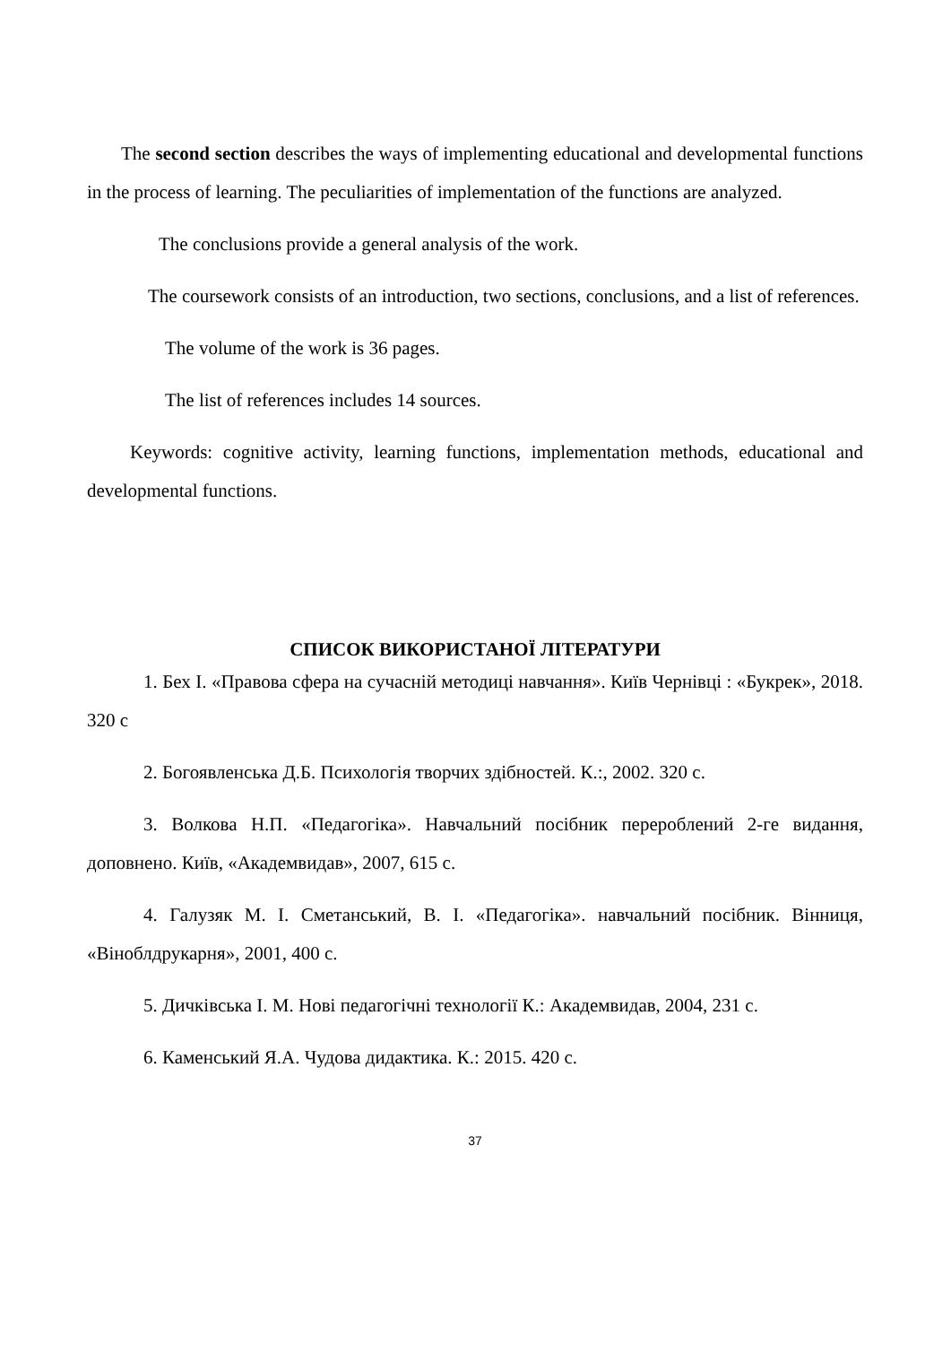The second section describes the ways of implementing educational and developmental functions in the process of learning. The peculiarities of implementation of the functions are analyzed.
The conclusions provide a general analysis of the work.
The coursework consists of an introduction, two sections, conclusions, and a list of references.
The volume of the work is 36 pages.
The list of references includes 14 sources.
Keywords: cognitive activity, learning functions, implementation methods, educational and developmental functions.
СПИСОК ВИКОРИСТАНОЇ ЛІТЕРАТУРИ
1. Бех І. «Правова сфера на сучасній методиці навчання». Київ Чернівці : «Букрек», 2018. 320 с
2. Богоявленська Д.Б. Психологія творчих здібностей. К.:, 2002. 320 с.
3. Волкова Н.П. «Педагогіка». Навчальний посібник перероблений 2-ге видання, доповнено. Київ, «Академвидав», 2007, 615 с.
4. Галузяк М. І. Сметанський, В. І. «Педагогіка». навчальний посібник. Вінниця, «Віноблдрукарня», 2001, 400 с.
5. Дичківська І. М. Нові педагогічні технології К.: Академвидав, 2004, 231 с.
6. Каменський Я.А. Чудова дидактика. К.: 2015. 420 с.
37